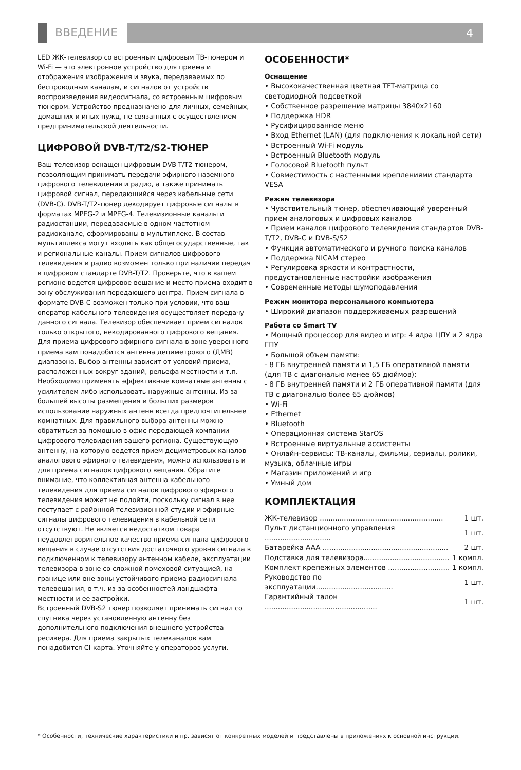ВВЕДЕНИЕ
4
LED ЖК-телевизор со встроенным цифровым ТВ-тюнером и Wi-Fi — это электронное устройство для приема и отображения изображения и звука, передаваемых по беспроводным каналам, и сигналов от устройств воспроизведения видеосигнала, со встроенным цифровым тюнером. Устройство предназначено для личных, семейных, домашних и иных нужд, не связанных с осуществлением предпринимательской деятельности.
ЦИФРОВОЙ DVB-T/T2/S2-ТЮНЕР
Ваш телевизор оснащен цифровым DVB-T/T2-тюнером, позволяющим принимать передачи эфирного наземного цифрового телевидения и радио, а также принимать цифровой сигнал, передающийся через кабельные сети (DVB-C). DVB-T/T2-тюнер декодирует цифровые сигналы в форматах MPEG-2 и MPEG-4. Телевизионные каналы и радиостанции, передаваемые в одном частотном радиоканале, сформированы в мультиплекс. В состав мультиплекса могут входить как общегосударственные, так и региональные каналы. Прием сигналов цифрового телевидения и радио возможен только при наличии передач в цифровом стандарте DVB-T/T2. Проверьте, что в вашем регионе ведется цифровое вещание и место приема входит в зону обслуживания передающего центра. Прием сигнала в формате DVB-C возможен только при условии, что ваш оператор кабельного телевидения осуществляет передачу данного сигнала. Телевизор обеспечивает прием сигналов только открытого, некодированного цифрового вещания. Для приема цифрового эфирного сигнала в зоне уверенного приема вам понадобится антенна дециметрового (ДМВ) диапазона. Выбор антенны зависит от условий приема, расположенных вокруг зданий, рельефа местности и т.п. Необходимо применять эффективные комнатные антенны с усилителем либо использовать наружные антенны. Из-за большей высоты размещения и больших размеров использование наружных антенн всегда предпочтительнее комнатных. Для правильного выбора антенны можно обратиться за помощью в офис передающей компании цифрового телевидения вашего региона. Существующую антенну, на которую ведется прием дециметровых каналов аналогового эфирного телевидения, можно использовать и для приема сигналов цифрового вещания. Обратите внимание, что коллективная антенна кабельного телевидения для приема сигналов цифрового эфирного телевидения может не подойти, поскольку сигнал в нее поступает с районной телевизионной студии и эфирные сигналы цифрового телевидения в кабельной сети отсутствуют. Не является недостатком товара неудовлетворительное качество приема сигнала цифрового вещания в случае отсутствия достаточного уровня сигнала в подключенном к телевизору антенном кабеле, эксплуатации телевизора в зоне со сложной помеховой ситуацией, на границе или вне зоны устойчивого приема радиосигнала телевещания, в т.ч. из-за особенностей ландшафта местности и ее застройки.
Встроенный DVB-S2 тюнер позволяет принимать сигнал со спутника через установленную антенну без дополнительного подключения внешнего устройства – ресивера. Для приема закрытых телеканалов вам понадобится CI-карта. Уточняйте у операторов услуги.
ОСОБЕННОСТИ*
Оснащение
• Высококачественная цветная TFT-матрица со светодиодной подсветкой
• Собственное разрешение матрицы 3840x2160
• Поддержка HDR
• Русифицированное меню
• Вход Ethernet (LAN) (для подключения к локальной сети)
• Встроенный Wi-Fi модуль
• Встроенный Bluetooth модуль
• Голосовой Bluetooth пульт
• Совместимость с настенными креплениями стандарта VESA
Режим телевизора
• Чувствительный тюнер, обеспечивающий уверенный прием аналоговых и цифровых каналов
• Прием каналов цифрового телевидения стандартов DVB-T/T2, DVB-C и DVB-S/S2
• Функция автоматического и ручного поиска каналов
• Поддержка NICAM стерео
• Регулировка яркости и контрастности, предустановленные настройки изображения
• Современные методы шумоподавления
Режим монитора персонального компьютера
• Широкий диапазон поддерживаемых разрешений
Работа со Smart TV
• Мощный процессор для видео и игр: 4 ядра ЦПУ и 2 ядра ГПУ
• Большой объем памяти:
- 8 ГБ внутренней памяти и 1,5 ГБ оперативной памяти (для ТВ с диагональю менее 65 дюймов);
- 8 ГБ внутренней памяти и 2 ГБ оперативной памяти (для ТВ с диагональю более 65 дюймов)
• Wi-Fi
• Ethernet
• Bluetooth
• Операционная система StarOS
• Встроенные виртуальные ассистенты
• Онлайн-сервисы: ТВ-каналы, фильмы, сериалы, ролики, музыка, облачные игры
• Магазин приложений и игр
• Умный дом
КОМПЛЕКТАЦИЯ
| ЖК-телевизор ........................................................ | 1 шт. |
| Пульт дистанционного управления .............................. | 1 шт. |
| Батарейка AAA ......................................................... | 2 шт. |
| Подставка для телевизора....................................... | 1 компл. |
| Комплект крепежных элементов ............................ | 1 компл. |
| Руководство по эксплуатации................................... | 1 шт. |
| Гарантийный талон ................................................... | 1 шт. |
* Особенности, технические характеристики и пр. зависят от конкретных моделей и представлены в приложениях к основной инструкции.